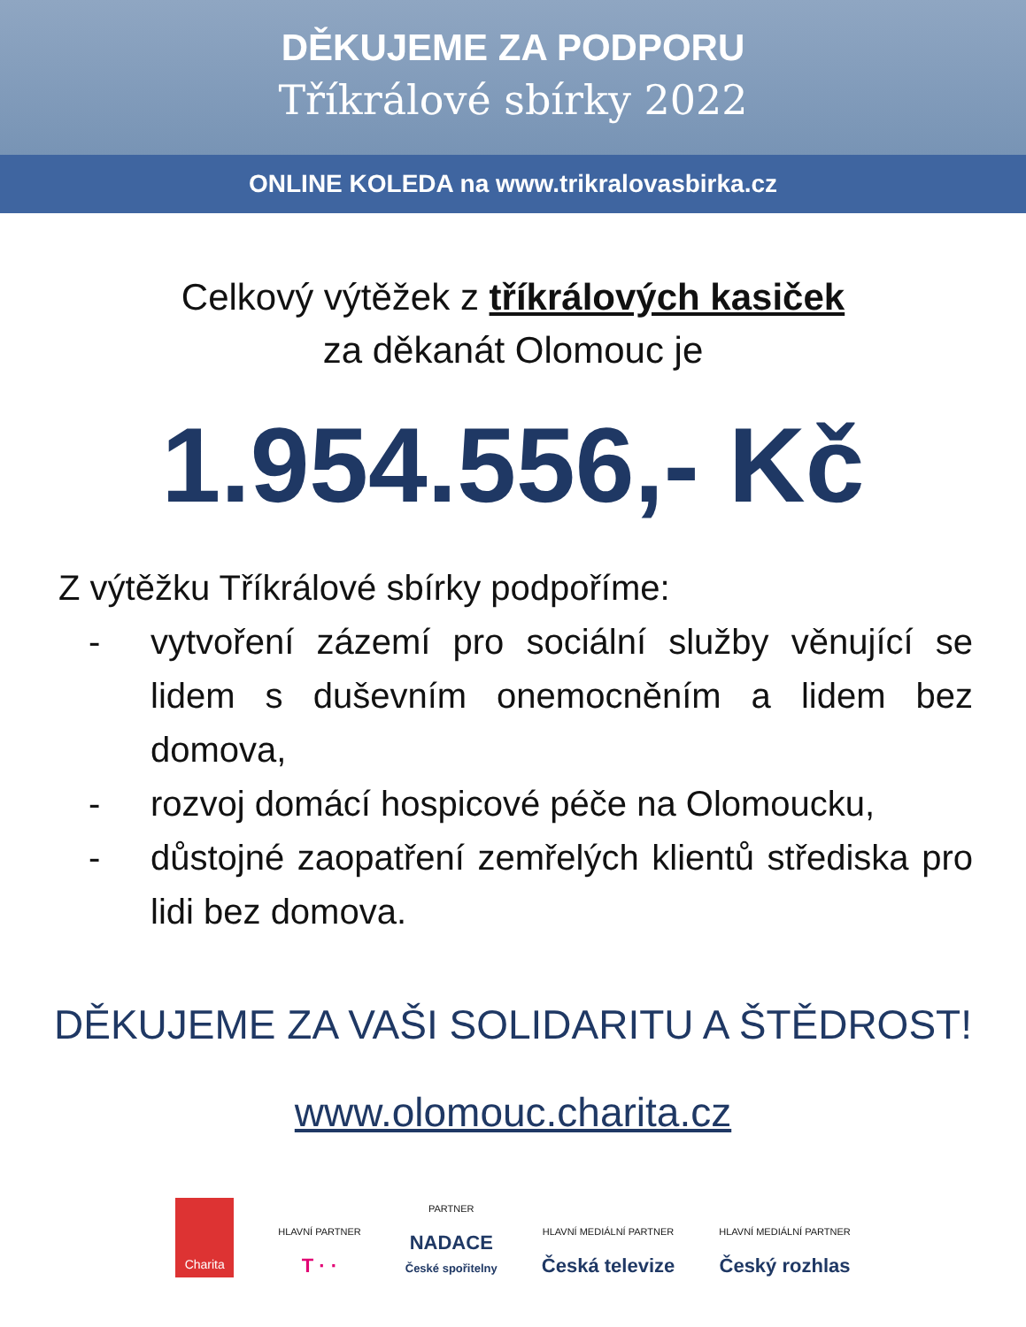DĚKUJEME ZA PODPORU
Tříkrálové sbírky 2022
ONLINE KOLEDA na www.trikralovasbirka.cz
Celkový výtěžek z tříkrálových kasiček
za děkanát Olomouc je
1.954.556,- Kč
Z výtěžku Tříkrálové sbírky podpoříme:
- vytvoření zázemí pro sociální služby věnující se lidem s duševním onemocněním a lidem bez domova,
- rozvoj domácí hospicové péče na Olomoucku,
- důstojné zaopatření zemřelých klientů střediska pro lidi bez domova.
DĚKUJEME ZA VAŠI SOLIDARITU A ŠTĚDROST!
www.olomouc.charita.cz
Charita
HLAVNÍ PARTNER
T · ·
PARTNER
NADACE
České spořitelny
HLAVNÍ MEDIÁLNÍ PARTNER
Česká televize
HLAVNÍ MEDIÁLNÍ PARTNER
Český rozhlas